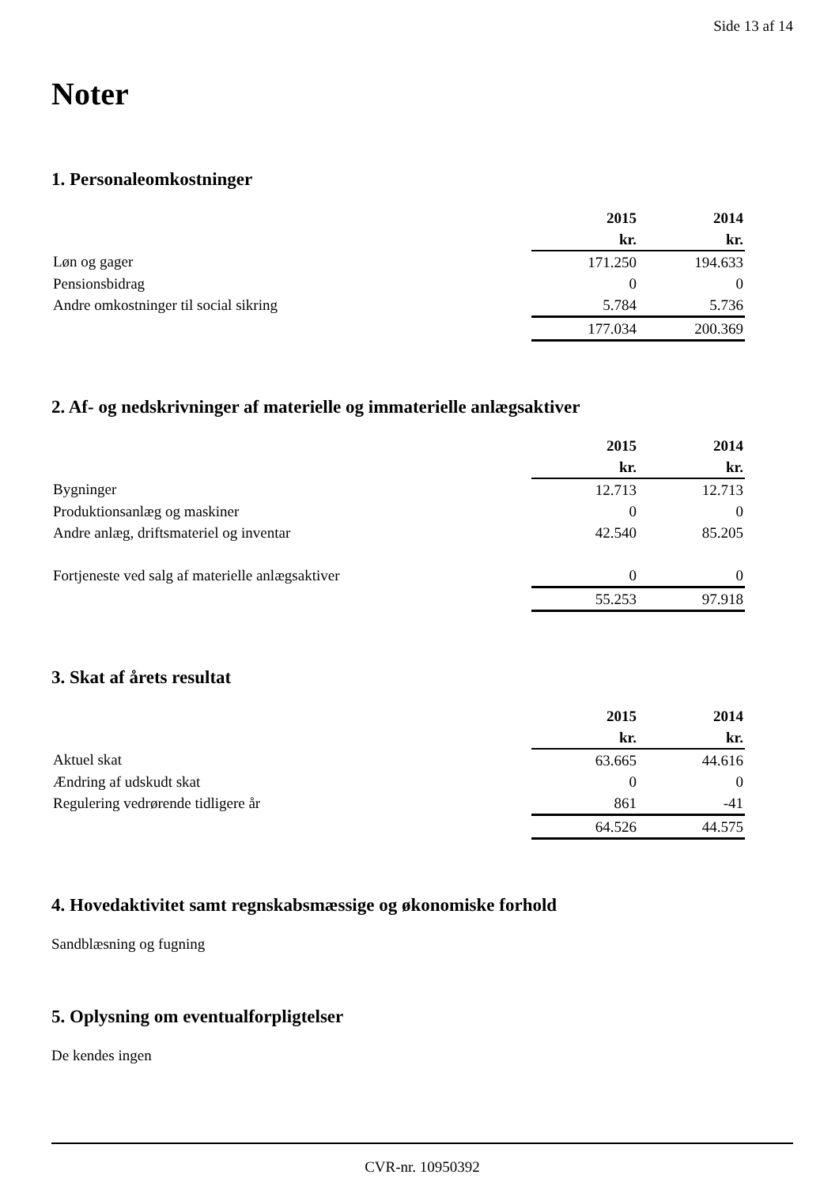Side 13 af 14
Noter
1. Personaleomkostninger
| | 2015 | 2014 |
| | kr. | kr. |
| Løn og gager | 171.250 | 194.633 |
| Pensionsbidrag | 0 | 0 |
| Andre omkostninger til social sikring | 5.784 | 5.736 |
| | 177.034 | 200.369 |
2. Af- og nedskrivninger af materielle og immaterielle anlægsaktiver
| | 2015 | 2014 |
| | kr. | kr. |
| Bygninger | 12.713 | 12.713 |
| Produktionsanlæg og maskiner | 0 | 0 |
| Andre anlæg, driftsmateriel og inventar | 42.540 | 85.205 |
| Fortjeneste ved salg af materielle anlægsaktiver | 0 | 0 |
| | 55.253 | 97.918 |
3. Skat af årets resultat
| | 2015 | 2014 |
| | kr. | kr. |
| Aktuel skat | 63.665 | 44.616 |
| Ændring af udskudt skat | 0 | 0 |
| Regulering vedrørende tidligere år | 861 | -41 |
| | 64.526 | 44.575 |
4. Hovedaktivitet samt regnskabsmæssige og økonomiske forhold
Sandblæsning og fugning
5. Oplysning om eventualforpligtelser
De kendes ingen
CVR-nr. 10950392